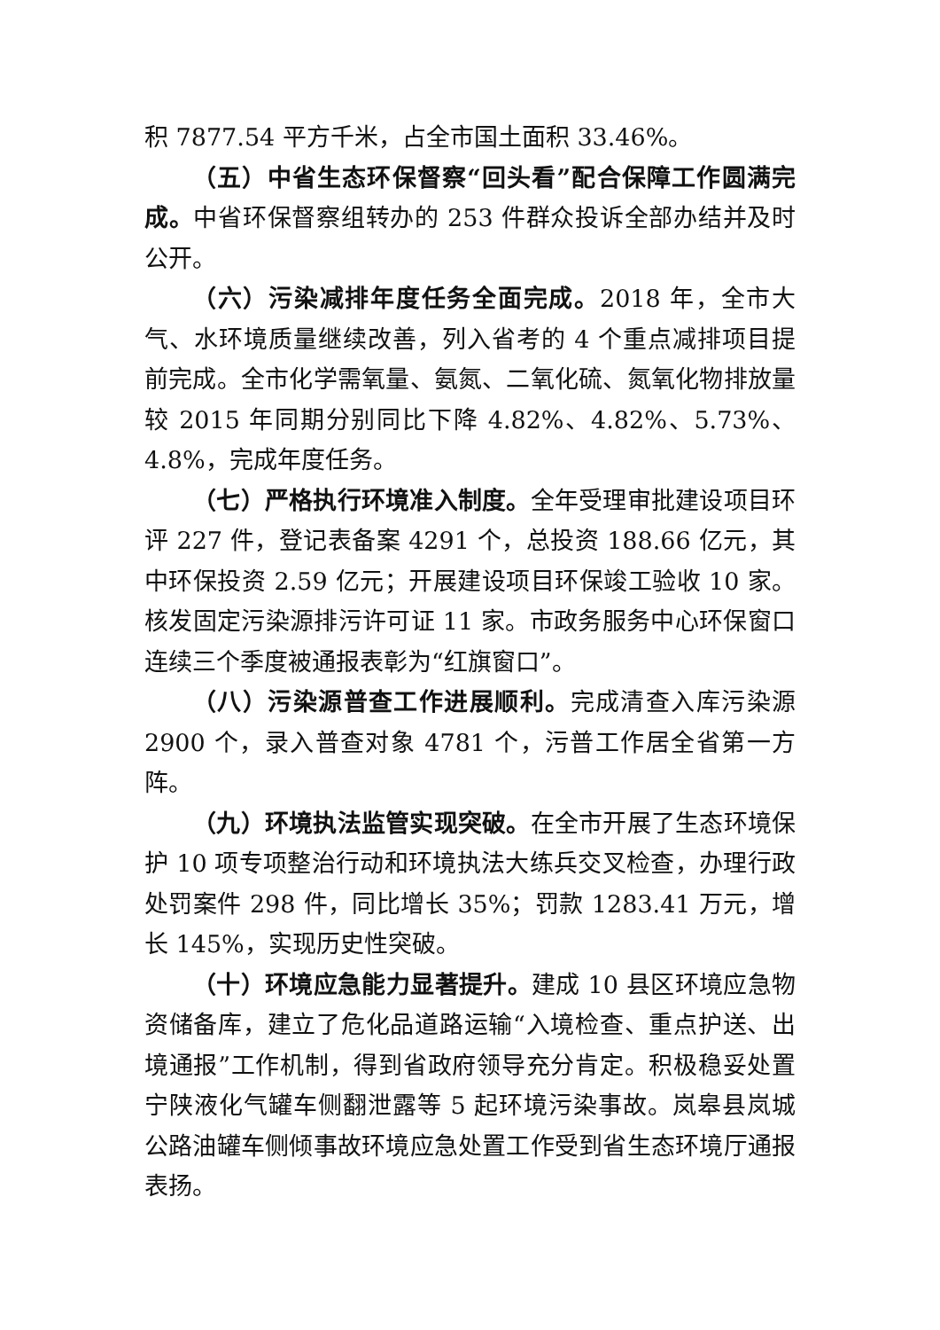积 7877.54 平方千米，占全市国土面积 33.46%。
（五）中省生态环保督察“回头看”配合保障工作圆满完成。中省环保督察组转办的 253 件群众投诉全部办结并及时公开。
（六）污染减排年度任务全面完成。2018 年，全市大气、水环境质量继续改善，列入省考的 4 个重点减排项目提前完成。全市化学需氧量、氨氮、二氧化硫、氮氧化物排放量较 2015 年同期分别同比下降 4.82%、4.82%、5.73%、4.8%，完成年度任务。
（七）严格执行环境准入制度。全年受理审批建设项目环评 227 件，登记表备案 4291 个，总投资 188.66 亿元，其中环保投资 2.59 亿元；开展建设项目环保竣工验收 10 家。核发固定污染源排污许可证 11 家。市政务服务中心环保窗口连续三个季度被通报表彰为“红旗窗口”。
（八）污染源普查工作进展顺利。完成清查入库污染源 2900 个，录入普查对象 4781 个，污普工作居全省第一方阵。
（九）环境执法监管实现突破。在全市开展了生态环境保护 10 项专项整治行动和环境执法大练兵交叉检查，办理行政处罚案件 298 件，同比增长 35%；罚款 1283.41 万元，增长 145%，实现历史性突破。
（十）环境应急能力显著提升。建成 10 县区环境应急物资储备库，建立了危化品道路运输“入境检查、重点护送、出境通报”工作机制，得到省政府领导充分肯定。积极稳妥处置宁陕液化气罐车侧翻泄露等 5 起环境污染事故。岚皋县岚城公路油罐车侧倾事故环境应急处置工作受到省生态环境厅通报表扬。